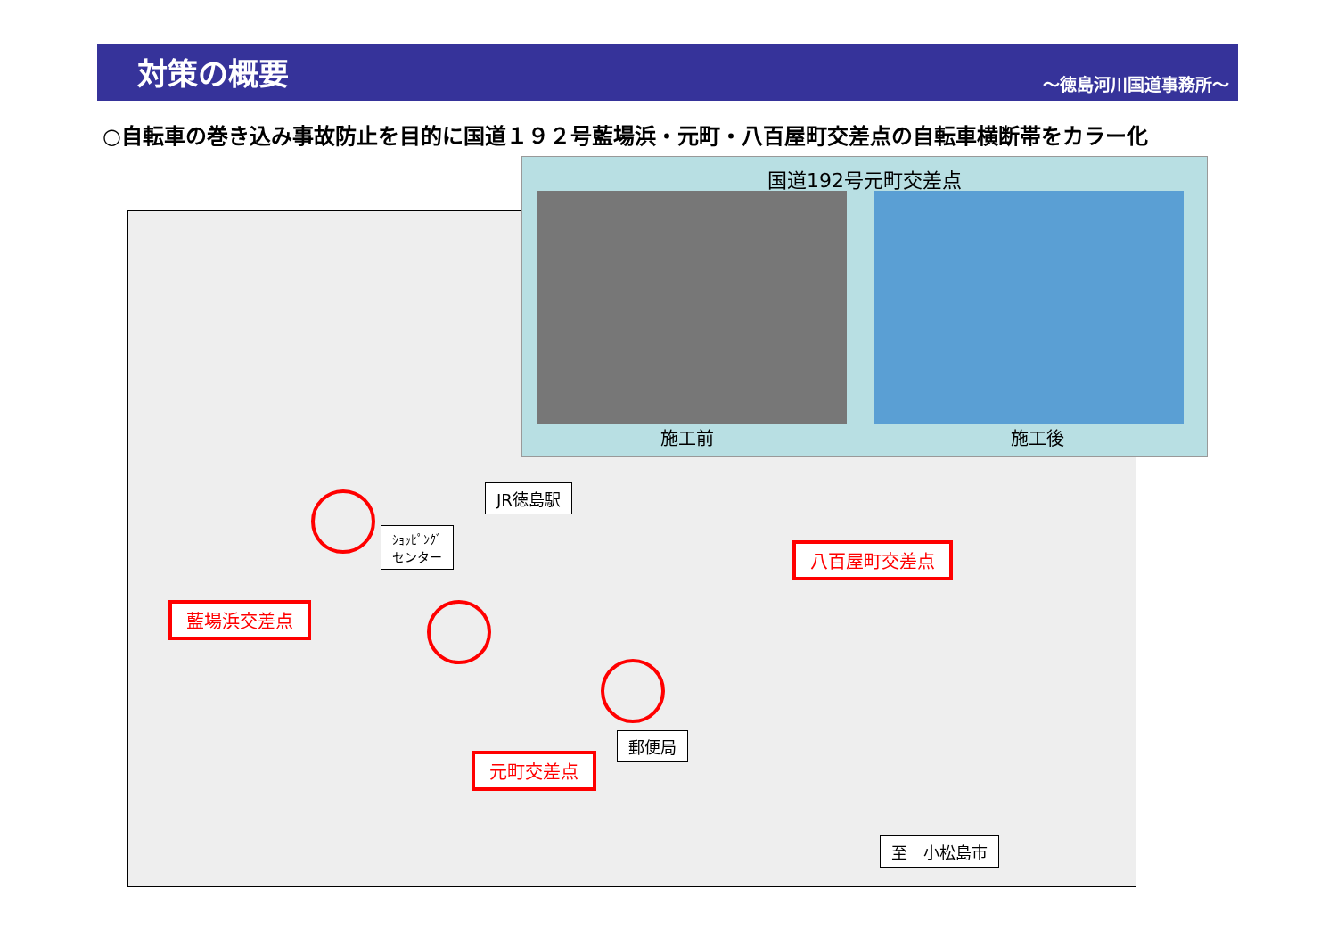対策の概要
～徳島河川国道事務所～
○自転車の巻き込み事故防止を目的に国道１９２号藍場浜・元町・八百屋町交差点の自転車横断帯をカラー化
JR徳島駅
ｼｮｯﾋﾟﾝｸﾞ
センター
藍場浜交差点
八百屋町交差点
元町交差点
郵便局
至　小松島市
国道192号元町交差点
施工前 施工後